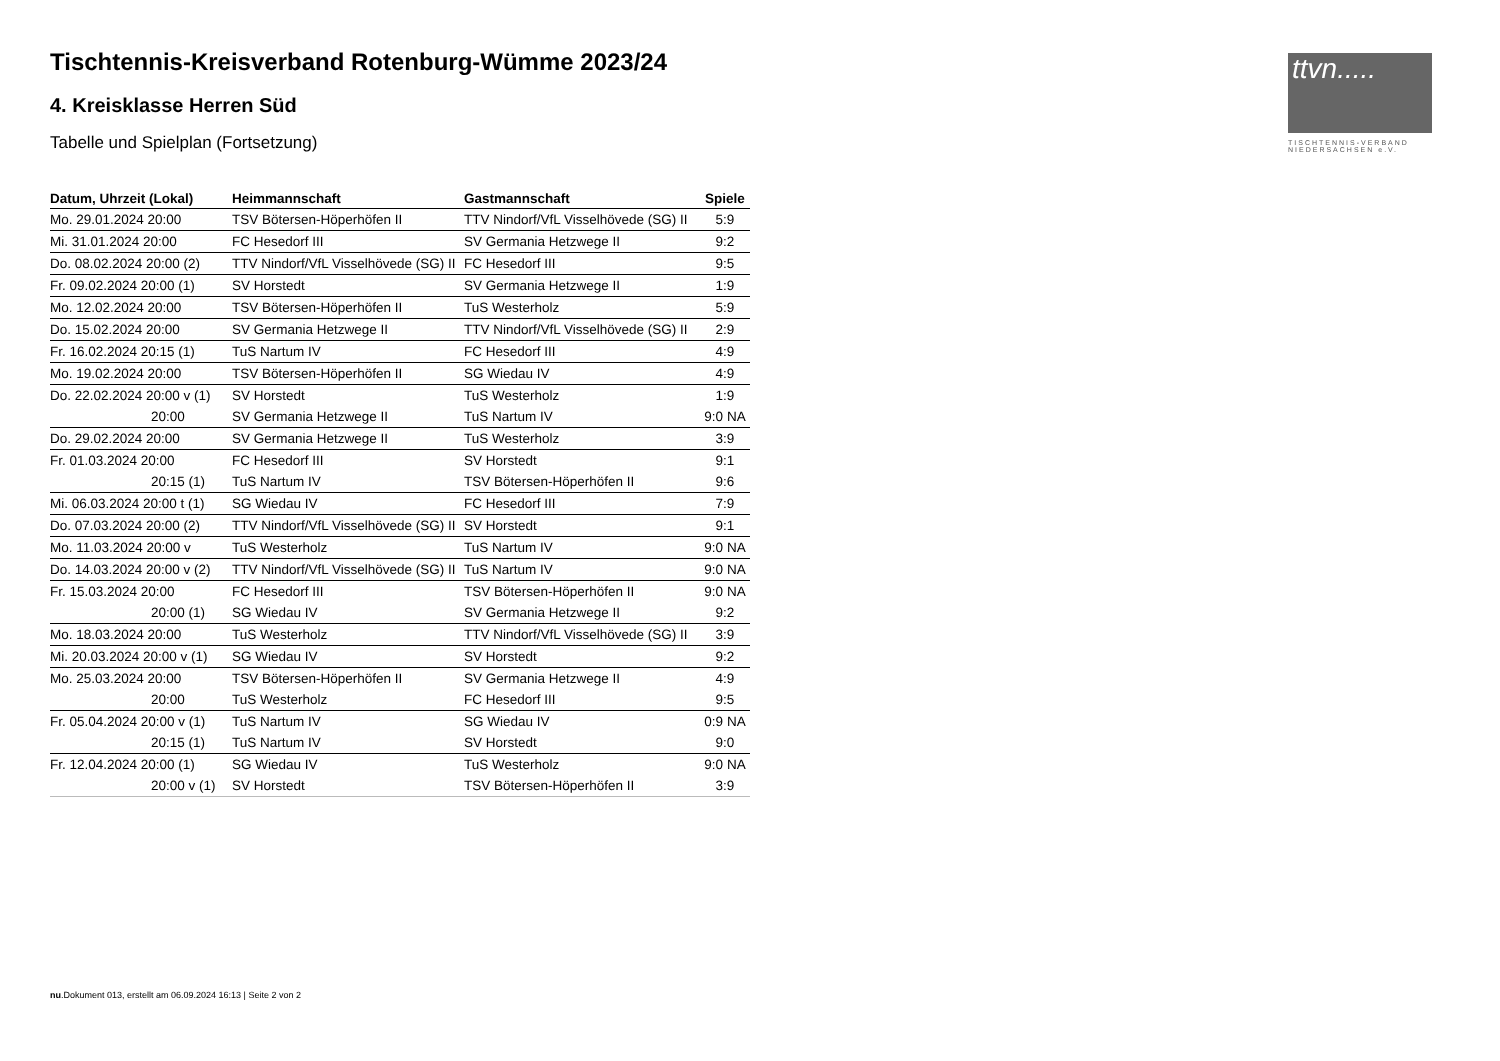ttvn.....
TISCHTENNIS-VERBAND
NIEDERSACHSEN e.V.
Tischtennis-Kreisverband Rotenburg-Wümme 2023/24
4. Kreisklasse Herren Süd
Tabelle und Spielplan (Fortsetzung)
| Datum, Uhrzeit (Lokal) | Heimmannschaft | Gastmannschaft | Spiele |
| --- | --- | --- | --- |
| Mo. 29.01.2024 20:00 | TSV Bötersen-Höperhöfen II | TTV Nindorf/VfL Visselhövede (SG) II | 5:9 |
| Mi. 31.01.2024 20:00 | FC Hesedorf III | SV Germania Hetzwege II | 9:2 |
| Do. 08.02.2024 20:00 (2) | TTV Nindorf/VfL Visselhövede (SG) II | FC Hesedorf III | 9:5 |
| Fr. 09.02.2024 20:00 (1) | SV Horstedt | SV Germania Hetzwege II | 1:9 |
| Mo. 12.02.2024 20:00 | TSV Bötersen-Höperhöfen II | TuS Westerholz | 5:9 |
| Do. 15.02.2024 20:00 | SV Germania Hetzwege II | TTV Nindorf/VfL Visselhövede (SG) II | 2:9 |
| Fr. 16.02.2024 20:15 (1) | TuS Nartum IV | FC Hesedorf III | 4:9 |
| Mo. 19.02.2024 20:00 | TSV Bötersen-Höperhöfen II | SG Wiedau IV | 4:9 |
| Do. 22.02.2024 20:00 v (1) | SV Horstedt | TuS Westerholz | 1:9 |
| 20:00 | SV Germania Hetzwege II | TuS Nartum IV | 9:0 NA |
| Do. 29.02.2024 20:00 | SV Germania Hetzwege II | TuS Westerholz | 3:9 |
| Fr. 01.03.2024 20:00 | FC Hesedorf III | SV Horstedt | 9:1 |
| 20:15 (1) | TuS Nartum IV | TSV Bötersen-Höperhöfen II | 9:6 |
| Mi. 06.03.2024 20:00 t (1) | SG Wiedau IV | FC Hesedorf III | 7:9 |
| Do. 07.03.2024 20:00 (2) | TTV Nindorf/VfL Visselhövede (SG) II | SV Horstedt | 9:1 |
| Mo. 11.03.2024 20:00 v | TuS Westerholz | TuS Nartum IV | 9:0 NA |
| Do. 14.03.2024 20:00 v (2) | TTV Nindorf/VfL Visselhövede (SG) II | TuS Nartum IV | 9:0 NA |
| Fr. 15.03.2024 20:00 | FC Hesedorf III | TSV Bötersen-Höperhöfen II | 9:0 NA |
| 20:00 (1) | SG Wiedau IV | SV Germania Hetzwege II | 9:2 |
| Mo. 18.03.2024 20:00 | TuS Westerholz | TTV Nindorf/VfL Visselhövede (SG) II | 3:9 |
| Mi. 20.03.2024 20:00 v (1) | SG Wiedau IV | SV Horstedt | 9:2 |
| Mo. 25.03.2024 20:00 | TSV Bötersen-Höperhöfen II | SV Germania Hetzwege II | 4:9 |
| 20:00 | TuS Westerholz | FC Hesedorf III | 9:5 |
| Fr. 05.04.2024 20:00 v (1) | TuS Nartum IV | SG Wiedau IV | 0:9 NA |
| 20:15 (1) | TuS Nartum IV | SV Horstedt | 9:0 |
| Fr. 12.04.2024 20:00 (1) | SG Wiedau IV | TuS Westerholz | 9:0 NA |
| 20:00 v (1) | SV Horstedt | TSV Bötersen-Höperhöfen II | 3:9 |
nu.Dokument 013, erstellt am 06.09.2024 16:13 | Seite 2 von 2